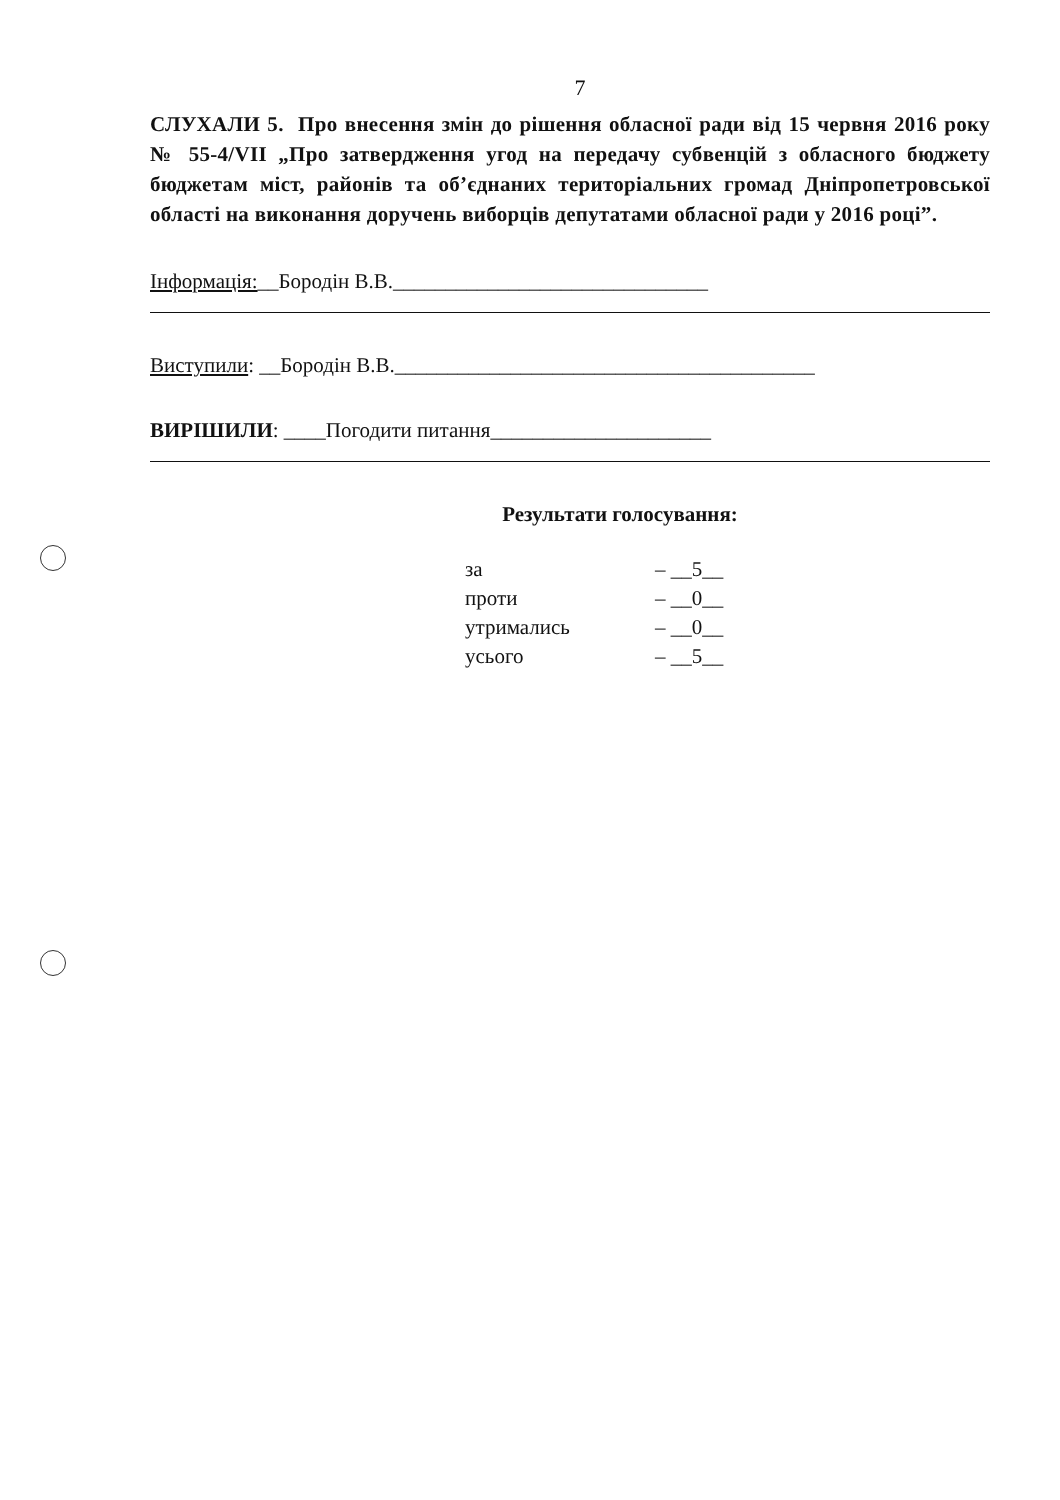7
СЛУХАЛИ 5. Про внесення змін до рішення обласної ради від 15 червня 2016 року № 55-4/VII „Про затвердження угод на передачу субвенцій з обласного бюджету бюджетам міст, районів та об’єднаних територіальних громад Дніпропетровської області на виконання доручень виборців депутатами обласної ради у 2016 році”.
Інформація:__Бородін В.В.______________________________
Виступили: __Бородін В.В.________________________________________
ВИРІШИЛИ: ____Погодити питання_____________________
Результати голосування:
| за | – __5__ |
| проти | – __0__ |
| утримались | – __0__ |
| усього | – __5__ |